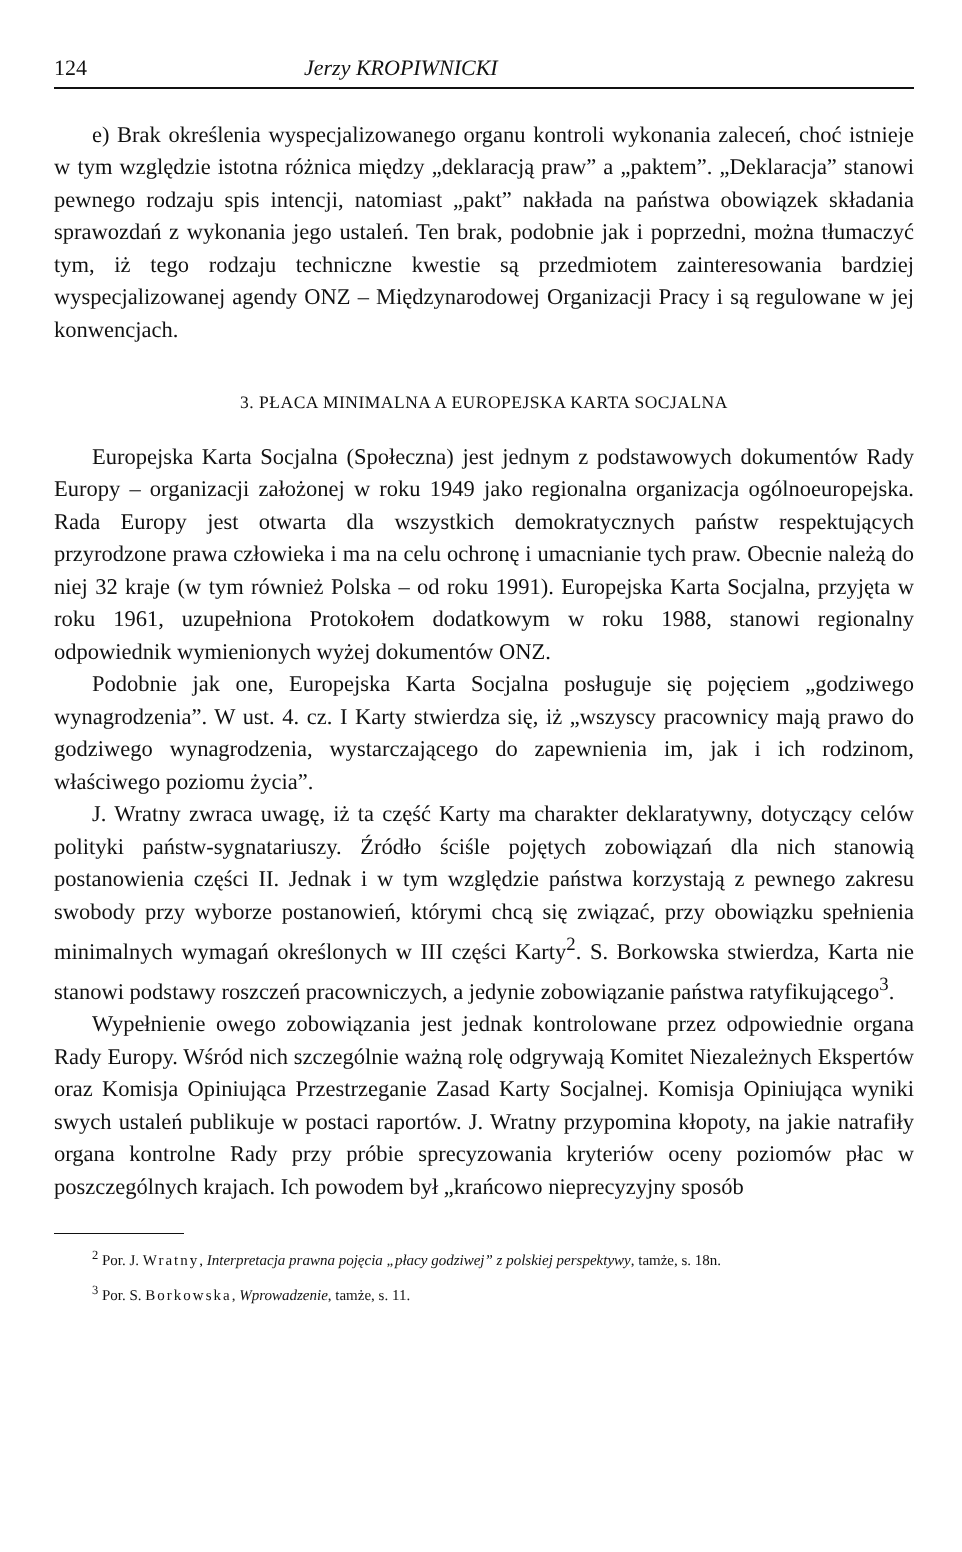124 Jerzy KROPIWNICKI
e) Brak określenia wyspecjalizowanego organu kontroli wykonania zaleceń, choć istnieje w tym względzie istotna różnica między „deklaracją praw” a „paktem”. „Deklaracja” stanowi pewnego rodzaju spis intencji, natomiast „pakt” nakłada na państwa obowiązek składania sprawozdań z wykonania jego ustaleń. Ten brak, podobnie jak i poprzedni, można tłumaczyć tym, iż tego rodzaju techniczne kwestie są przedmiotem zainteresowania bardziej wyspecjalizowanej agendy ONZ – Międzynarodowej Organizacji Pracy i są regulowane w jej konwencjach.
3. PŁACA MINIMALNA A EUROPEJSKA KARTA SOCJALNA
Europejska Karta Socjalna (Społeczna) jest jednym z podstawowych dokumentów Rady Europy – organizacji założonej w roku 1949 jako regionalna organizacja ogólnoeuropejska. Rada Europy jest otwarta dla wszystkich demokratycznych państw respektujących przyrodzone prawa człowieka i ma na celu ochronę i umacnianie tych praw. Obecnie należą do niej 32 kraje (w tym również Polska – od roku 1991). Europejska Karta Socjalna, przyjęta w roku 1961, uzupełniona Protokołem dodatkowym w roku 1988, stanowi regionalny odpowiednik wymienionych wyżej dokumentów ONZ.
Podobnie jak one, Europejska Karta Socjalna posługuje się pojęciem „godziwego wynagrodzenia”. W ust. 4. cz. I Karty stwierdza się, iż „wszyscy pracownicy mają prawo do godziwego wynagrodzenia, wystarczającego do zapewnienia im, jak i ich rodzinom, właściwego poziomu życia”.
J. Wratny zwraca uwagę, iż ta część Karty ma charakter deklaratywny, dotyczący celów polityki państw-sygnatariuszy. Źródło ściśle pojętych zobowiązań dla nich stanowią postanowienia części II. Jednak i w tym względzie państwa korzystają z pewnego zakresu swobody przy wyborze postanowień, którymi chcą się związać, przy obowiązku spełnienia minimalnych wymagań określonych w III części Karty<sup>2</sup>. S. Borkowska stwierdza, Karta nie stanowi podstawy roszczeń pracowniczych, a jedynie zobowiązanie państwa ratyfikującego<sup>3</sup>.
Wypełnienie owego zobowiązania jest jednak kontrolowane przez odpowiednie organa Rady Europy. Wśród nich szczególnie ważną rolę odgrywają Komitet Niezależnych Ekspertów oraz Komisja Opiniująca Przestrzeganie Zasad Karty Socjalnej. Komisja Opiniująca wyniki swych ustaleń publikuje w postaci raportów. J. Wratny przypomina kłopoty, na jakie natrafiły organa kontrolne Rady przy próbie sprecyzowania kryteriów oceny poziomów płac w poszczególnych krajach. Ich powodem był „krańcowo nieprecyzyjny sposób
<sup>2</sup> Por. J. Wratny, Interpretacja prawna pojęcia „płacy godziwej” z polskiej perspektywy, tamże, s. 18n.
<sup>3</sup> Por. S. Borkowska, Wprowadzenie, tamże, s. 11.